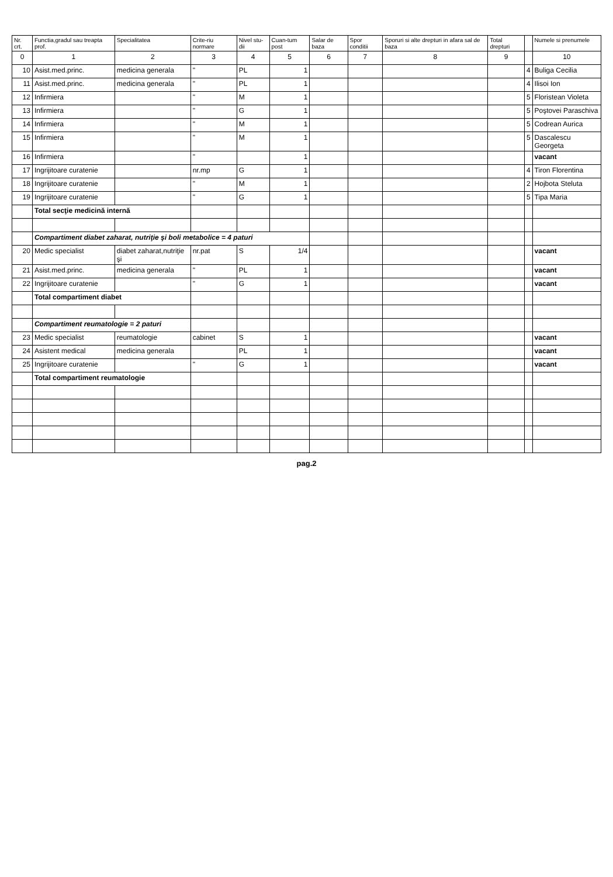| Nr. crt. | Functia,gradul sau treapta prof. | Specialitatea | Crite-riu normare | Nivel stu-dii | Cuan-tum post | Salar de baza | Spor conditii | Sporuri si alte drepturi in afara sal de baza | Total drepturi | | Numele si prenumele |
| --- | --- | --- | --- | --- | --- | --- | --- | --- | --- | --- | --- |
| 0 | 1 | 2 | 3 | 4 | 5 | 6 | 7 | 8 | 9 | | 10 |
| 10 | Asist.med.princ. | medicina generala | " | PL | 1 | | | | | 4 | Buliga Cecilia |
| 11 | Asist.med.princ. | medicina generala | " | PL | 1 | | | | | 4 | Ilisoi Ion |
| 12 | Infirmiera | | " | M | 1 | | | | | 5 | Floristean Violeta |
| 13 | Infirmiera | | " | G | 1 | | | | | 5 | Poştovei Paraschiva |
| 14 | Infirmiera | | " | M | 1 | | | | | 5 | Codrean Aurica |
| 15 | Infirmiera | | " | M | 1 | | | | | 5 | Dascalescu Georgeta |
| 16 | Infirmiera | | " | | 1 | | | | | | vacant |
| 17 | Ingrijitoare curatenie | | nr.mp | G | 1 | | | | | 4 | Tiron Florentina |
| 18 | Ingrijitoare curatenie | | " | M | 1 | | | | | 2 | Hojbota Steluta |
| 19 | Ingrijitoare curatenie | | " | G | 1 | | | | | 5 | Tipa Maria |
| | Total secţie medicină internă | | | | | | | | | | |
| | Compartiment diabet zaharat, nutriţie şi boli metabolice = 4 paturi | | | | | | | | | | |
| 20 | Medic specialist | diabet zaharat,nutriţie şi | nr.pat | S | 1/4 | | | | | | vacant |
| 21 | Asist.med.princ. | medicina generala | " | PL | 1 | | | | | | vacant |
| 22 | Ingrijitoare curatenie | | " | G | 1 | | | | | | vacant |
| | Total compartiment diabet | | | | | | | | | | |
| | Compartiment reumatologie = 2 paturi | | | | | | | | | | |
| 23 | Medic specialist | reumatologie | cabinet | S | 1 | | | | | | vacant |
| 24 | Asistent medical | medicina generala | | PL | 1 | | | | | | vacant |
| 25 | Ingrijitoare curatenie | | " | G | 1 | | | | | | vacant |
| | Total compartiment reumatologie | | | | | | | | | | |
pag.2